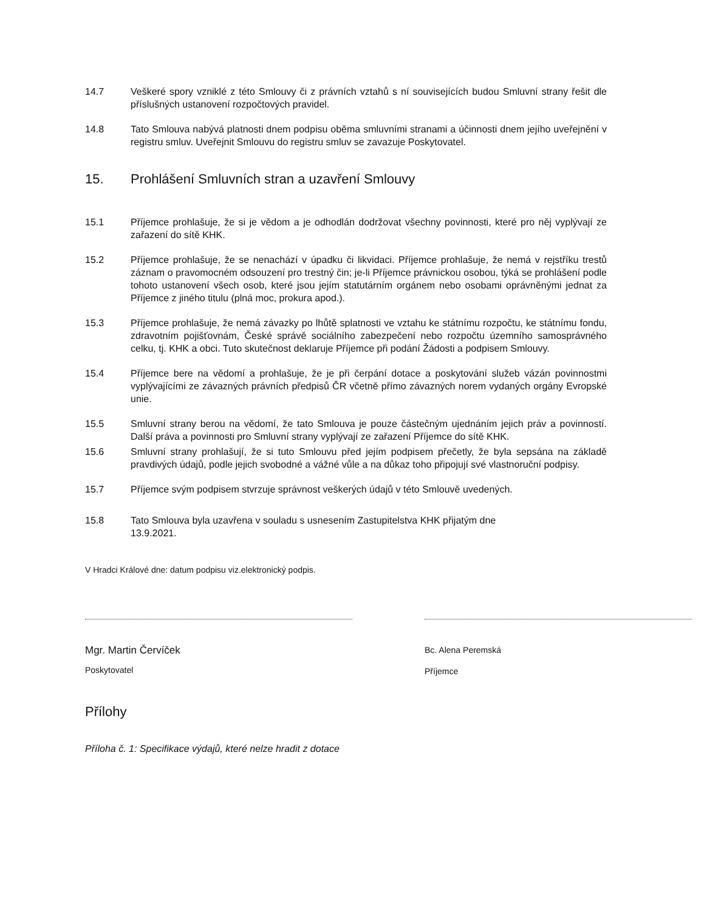14.7 Veškeré spory vzniklé z této Smlouvy či z právních vztahů s ní souvisejících budou Smluvní strany řešit dle příslušných ustanovení rozpočtových pravidel.
14.8 Tato Smlouva nabývá platnosti dnem podpisu oběma smluvními stranami a účinnosti dnem jejího uveřejnění v registru smluv. Uveřejnit Smlouvu do registru smluv se zavazuje Poskytovatel.
15. Prohlášení Smluvních stran a uzavření Smlouvy
15.1 Příjemce prohlašuje, že si je vědom a je odhodlán dodržovat všechny povinnosti, které pro něj vyplývají ze zařazení do sítě KHK.
15.2 Příjemce prohlašuje, že se nenachází v úpadku či likvidaci. Příjemce prohlašuje, že nemá v rejstříku trestů záznam o pravomocném odsouzení pro trestný čin; je-li Příjemce právnickou osobou, týká se prohlášení podle tohoto ustanovení všech osob, které jsou jejím statutárním orgánem nebo osobami oprávněnými jednat za Příjemce z jiného titulu (plná moc, prokura apod.).
15.3 Příjemce prohlašuje, že nemá závazky po lhůtě splatnosti ve vztahu ke státnímu rozpočtu, ke státnímu fondu, zdravotním pojišťovnám, České správě sociálního zabezpečení nebo rozpočtu územního samosprávného celku, tj. KHK a obci. Tuto skutečnost deklaruje Příjemce při podání Žádosti a podpisem Smlouvy.
15.4 Příjemce bere na vědomí a prohlašuje, že je při čerpání dotace a poskytování služeb vázán povinnostmi vyplývajícími ze závazných právních předpisů ČR včetně přímo závazných norem vydaných orgány Evropské unie.
15.5 Smluvní strany berou na vědomí, že tato Smlouva je pouze částečným ujednáním jejich práv a povinností. Další práva a povinnosti pro Smluvní strany vyplývají ze zařazení Příjemce do sítě KHK.
15.6 Smluvní strany prohlašují, že si tuto Smlouvu před jejím podpisem přečetly, že byla sepsána na základě pravdivých údajů, podle jejich svobodné a vážné vůle a na důkaz toho připojují své vlastnoruční podpisy.
15.7 Příjemce svým podpisem stvrzuje správnost veškerých údajů v této Smlouvě uvedených.
15.8 Tato Smlouva byla uzavřena v souladu s usnesením Zastupitelstva KHK přijatým dne
13.9.2021.
V Hradci Králové dne: datum podpisu viz.elektronický podpis.
Mgr. Martin Červíček
Poskytovatel
Bc. Alena Peremská
Příjemce
Přílohy
Příloha č. 1: Specifikace výdajů, které nelze hradit z dotace